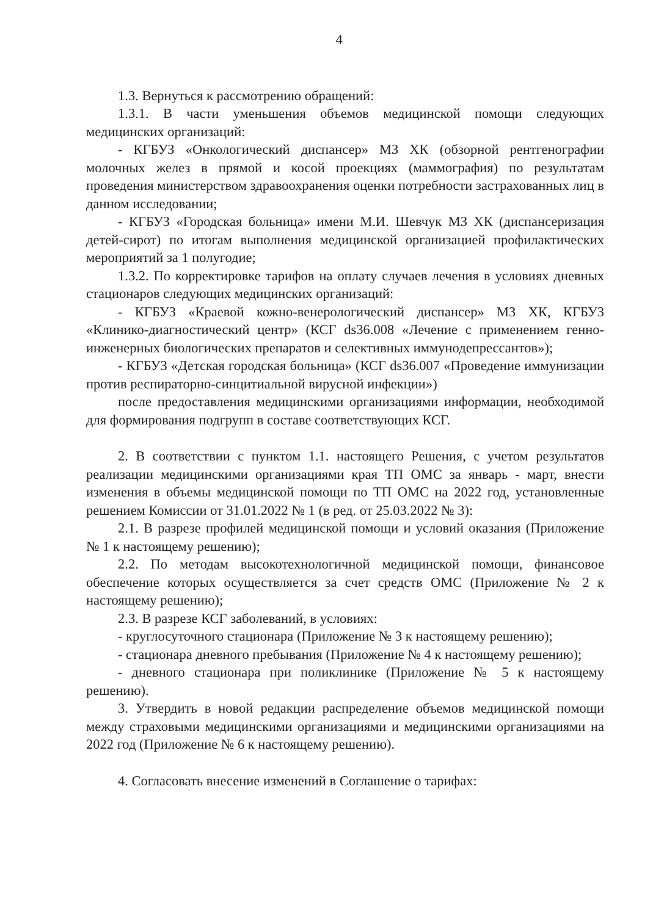4
1.3. Вернуться к рассмотрению обращений:
1.3.1. В части уменьшения объемов медицинской помощи следующих медицинских организаций:
- КГБУЗ «Онкологический диспансер» МЗ ХК (обзорной рентгенографии молочных желез в прямой и косой проекциях (маммография) по результатам проведения министерством здравоохранения оценки потребности застрахованных лиц в данном исследовании;
- КГБУЗ «Городская больница» имени М.И. Шевчук МЗ ХК (диспансеризация детей-сирот) по итогам выполнения медицинской организацией профилактических мероприятий за 1 полугодие;
1.3.2. По корректировке тарифов на оплату случаев лечения в условиях дневных стационаров следующих медицинских организаций:
- КГБУЗ «Краевой кожно-венерологический диспансер» МЗ ХК, КГБУЗ «Клинико-диагностический центр» (КСГ ds36.008 «Лечение с применением генно-инженерных биологических препаратов и селективных иммунодепрессантов»);
- КГБУЗ «Детская городская больница» (КСГ ds36.007 «Проведение иммунизации против респираторно-синцитиальной вирусной инфекции»)
после предоставления медицинскими организациями информации, необходимой для формирования подгрупп в составе соответствующих КСГ.
2. В соответствии с пунктом 1.1. настоящего Решения, с учетом результатов реализации медицинскими организациями края ТП ОМС за январь - март, внести изменения в объемы медицинской помощи по ТП ОМС на 2022 год, установленные решением Комиссии от 31.01.2022 № 1 (в ред. от 25.03.2022 № 3):
2.1. В разрезе профилей медицинской помощи и условий оказания (Приложение № 1 к настоящему решению);
2.2. По методам высокотехнологичной медицинской помощи, финансовое обеспечение которых осуществляется за счет средств ОМС (Приложение № 2 к настоящему решению);
2.3. В разрезе КСГ заболеваний, в условиях:
- круглосуточного стационара (Приложение № 3 к настоящему решению);
- стационара дневного пребывания (Приложение № 4 к настоящему решению);
- дневного стационара при поликлинике (Приложение № 5 к настоящему решению).
3. Утвердить в новой редакции распределение объемов медицинской помощи между страховыми медицинскими организациями и медицинскими организациями на 2022 год (Приложение № 6 к настоящему решению).
4. Согласовать внесение изменений в Соглашение о тарифах: